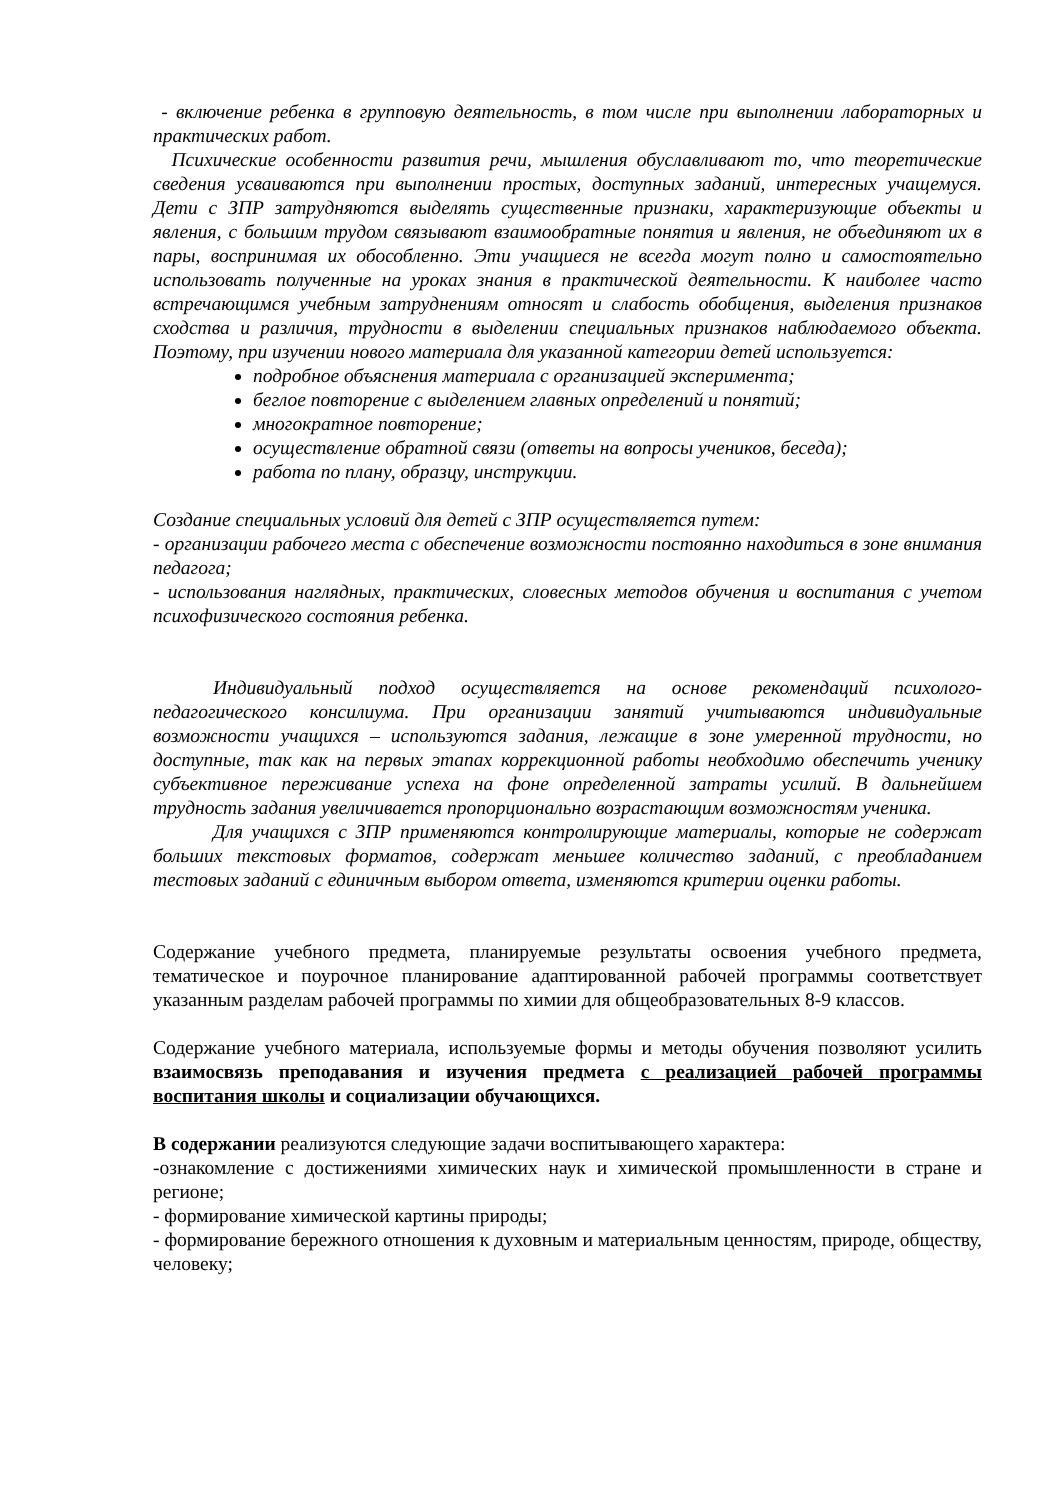- включение ребенка в групповую деятельность, в том числе при выполнении лабораторных и практических работ.
Психические особенности развития речи, мышления обуславливают то, что теоретические сведения усваиваются при выполнении простых, доступных заданий, интересных учащемуся. Дети с ЗПР затрудняются выделять существенные признаки, характеризующие объекты и явления, с большим трудом связывают взаимообратные понятия и явления, не объединяют их в пары, воспринимая их обособленно. Эти учащиеся не всегда могут полно и самостоятельно использовать полученные на уроках знания в практической деятельности. К наиболее часто встречающимся учебным затруднениям относят и слабость обобщения, выделения признаков сходства и различия, трудности в выделении специальных признаков наблюдаемого объекта. Поэтому, при изучении нового материала для указанной категории детей используется:
подробное объяснения материала с организацией эксперимента;
беглое повторение с выделением главных определений и понятий;
многократное повторение;
осуществление обратной связи (ответы на вопросы учеников, беседа);
работа по плану, образцу, инструкции.
Создание специальных условий для детей с ЗПР осуществляется путем:
- организации рабочего места с обеспечение возможности постоянно находиться в зоне внимания педагога;
- использования наглядных, практических, словесных методов обучения и воспитания с учетом психофизического состояния ребенка.
Индивидуальный подход осуществляется на основе рекомендаций психолого-педагогического консилиума. При организации занятий учитываются индивидуальные возможности учащихся – используются задания, лежащие в зоне умеренной трудности, но доступные, так как на первых этапах коррекционной работы необходимо обеспечить ученику субъективное переживание успеха на фоне определенной затраты усилий. В дальнейшем трудность задания увеличивается пропорционально возрастающим возможностям ученика.
Для учащихся с ЗПР применяются контролирующие материалы, которые не содержат больших текстовых форматов, содержат меньшее количество заданий, с преобладанием тестовых заданий с единичным выбором ответа, изменяются критерии оценки работы.
Содержание учебного предмета, планируемые результаты освоения учебного предмета, тематическое и поурочное планирование адаптированной рабочей программы соответствует указанным разделам рабочей программы по химии для общеобразовательных 8-9 классов.
Содержание учебного материала, используемые формы и методы обучения позволяют усилить взаимосвязь преподавания и изучения предмета с реализацией рабочей программы воспитания школы и социализации обучающихся.
В содержании реализуются следующие задачи воспитывающего характера:
-ознакомление с достижениями химических наук и химической промышленности в стране и регионе;
- формирование химической картины природы;
- формирование бережного отношения к духовным и материальным ценностям, природе, обществу, человеку;